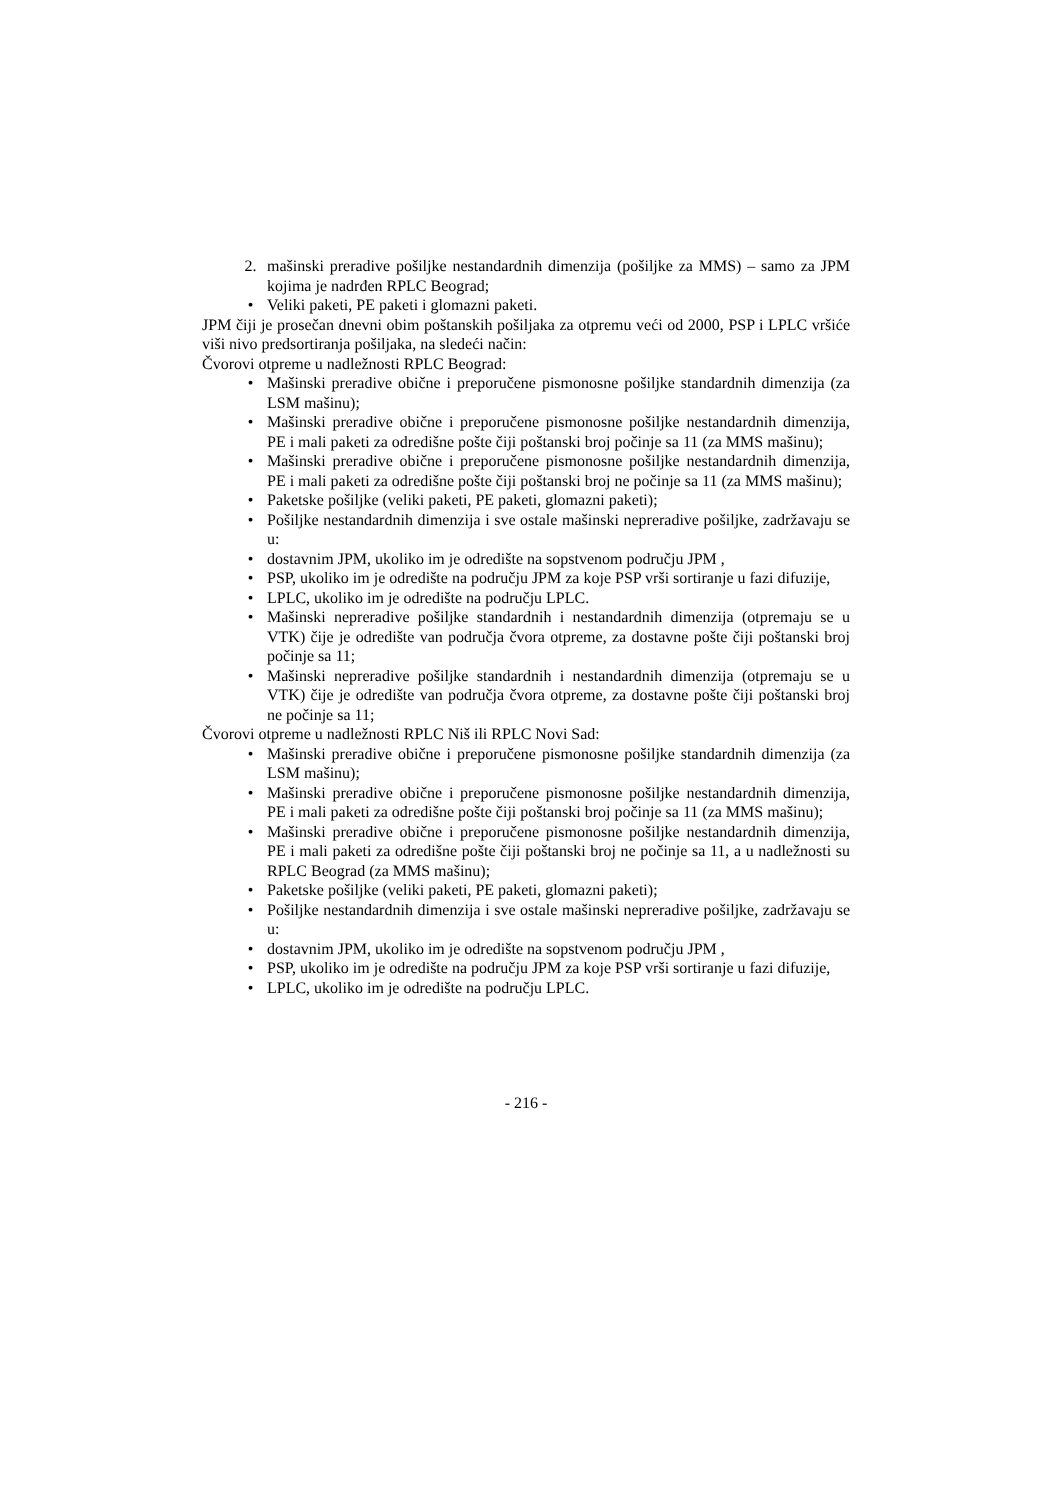2. mašinski preradive pošiljke nestandardnih dimenzija (pošiljke za MMS) – samo za JPM kojima je nadrđen RPLC Beograd;
• Veliki paketi, PE paketi i glomazni paketi.
JPM čiji je prosečan dnevni obim poštanskih pošiljaka za otpremu veći od 2000, PSP i LPLC vršiće viši nivo predsortiranja pošiljaka, na sledeći način:
Čvorovi otpreme u nadležnosti RPLC Beograd:
• Mašinski preradive obične i preporučene pismonosne pošiljke standardnih dimenzija (za LSM mašinu);
• Mašinski preradive obične i preporučene pismonosne pošiljke nestandardnih dimenzija, PE i mali paketi za odredišne pošte čiji poštanski broj počinje sa 11 (za MMS mašinu);
• Mašinski preradive obične i preporučene pismonosne pošiljke nestandardnih dimenzija, PE i mali paketi za odredišne pošte čiji poštanski broj ne počinje sa 11 (za MMS mašinu);
• Paketske pošiljke (veliki paketi, PE paketi, glomazni paketi);
• Pošiljke nestandardnih dimenzija i sve ostale mašinski nepreradive pošiljke, zadržavaju se u:
• dostavnim JPM, ukoliko im je odredište na sopstvenom području JPM ,
• PSP, ukoliko im je odredište na području JPM za koje PSP vrši sortiranje u fazi difuzije,
• LPLC, ukoliko im je odredište na području LPLC.
• Mašinski nepreradive pošiljke standardnih i nestandardnih dimenzija (otpremaju se u VTK) čije je odredište van područja čvora otpreme, za dostavne pošte čiji poštanski broj počinje sa 11;
• Mašinski nepreradive pošiljke standardnih i nestandardnih dimenzija (otpremaju se u VTK) čije je odredište van područja čvora otpreme, za dostavne pošte čiji poštanski broj ne počinje sa 11;
Čvorovi otpreme u nadležnosti RPLC Niš ili RPLC Novi Sad:
• Mašinski preradive obične i preporučene pismonosne pošiljke standardnih dimenzija (za LSM mašinu);
• Mašinski preradive obične i preporučene pismonosne pošiljke nestandardnih dimenzija, PE i mali paketi za odredišne pošte čiji poštanski broj počinje sa 11 (za MMS mašinu);
• Mašinski preradive obične i preporučene pismonosne pošiljke nestandardnih dimenzija, PE i mali paketi za odredišne pošte čiji poštanski broj ne počinje sa 11, a u nadležnosti su RPLC Beograd (za MMS mašinu);
• Paketske pošiljke (veliki paketi, PE paketi, glomazni paketi);
• Pošiljke nestandardnih dimenzija i sve ostale mašinski nepreradive pošiljke, zadržavaju se u:
• dostavnim JPM, ukoliko im je odredište na sopstvenom području JPM ,
• PSP, ukoliko im je odredište na području JPM za koje PSP vrši sortiranje u fazi difuzije,
• LPLC, ukoliko im je odredište na području LPLC.
- 216 -